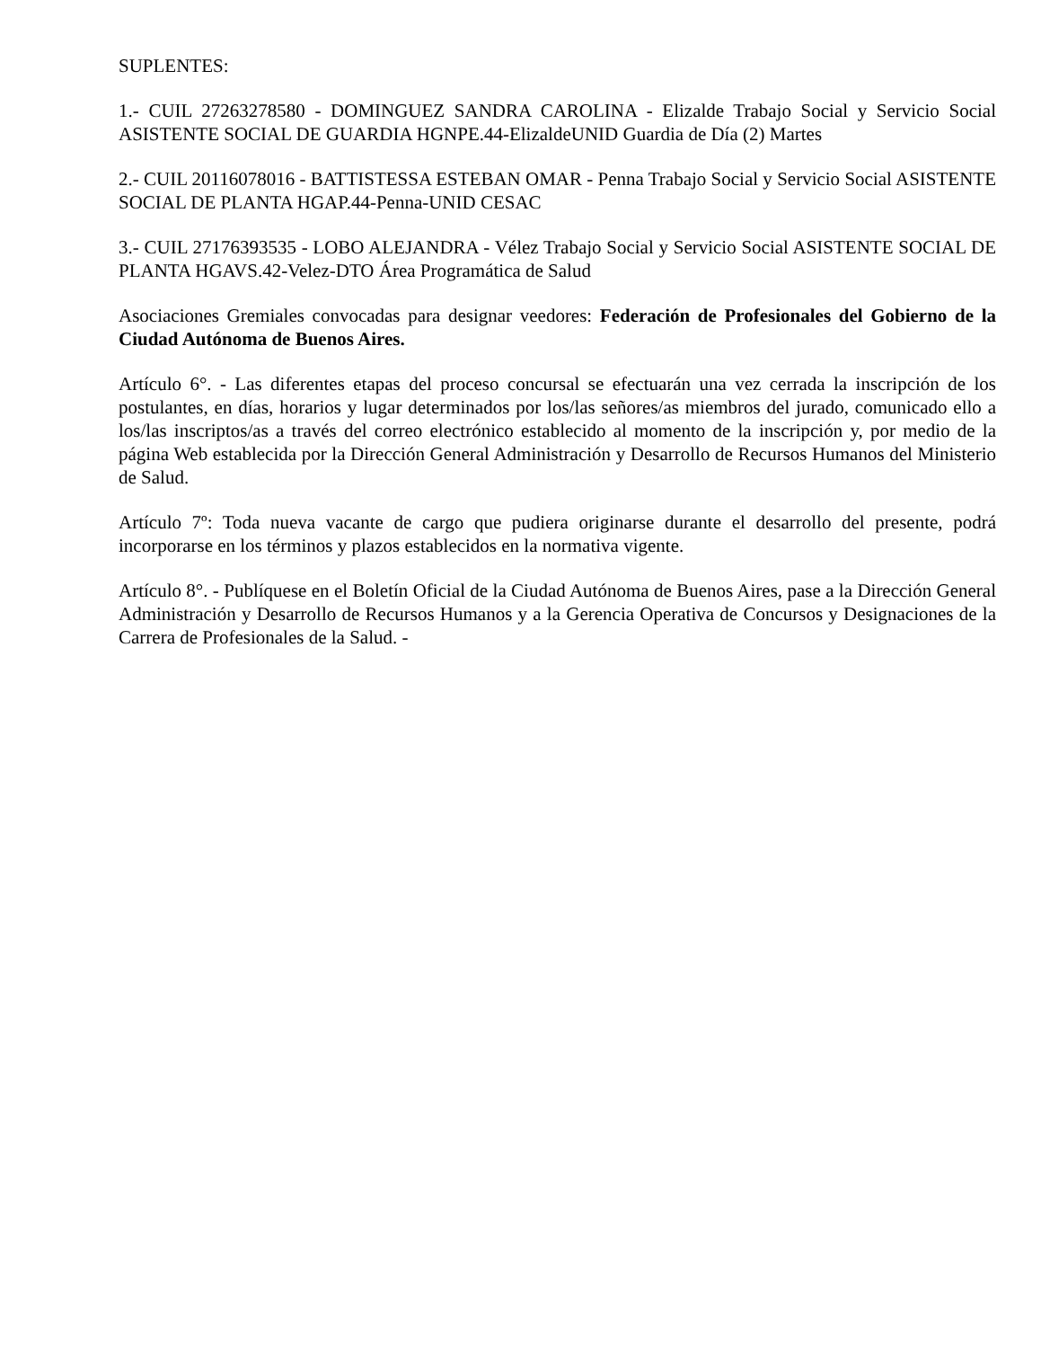SUPLENTES:
1.- CUIL 27263278580 - DOMINGUEZ SANDRA CAROLINA - Elizalde Trabajo Social y Servicio Social ASISTENTE SOCIAL DE GUARDIA HGNPE.44-ElizaldeUNID Guardia de Día (2) Martes
2.- CUIL 20116078016 - BATTISTESSA ESTEBAN OMAR - Penna Trabajo Social y Servicio Social ASISTENTE SOCIAL DE PLANTA HGAP.44-Penna-UNID CESAC
3.- CUIL 27176393535 - LOBO ALEJANDRA - Vélez Trabajo Social y Servicio Social ASISTENTE SOCIAL DE PLANTA HGAVS.42-Velez-DTO Área Programática de Salud
Asociaciones Gremiales convocadas para designar veedores: Federación de Profesionales del Gobierno de la Ciudad Autónoma de Buenos Aires.
Artículo 6°. - Las diferentes etapas del proceso concursal se efectuarán una vez cerrada la inscripción de los postulantes, en días, horarios y lugar determinados por los/las señores/as miembros del jurado, comunicado ello a los/las inscriptos/as a través del correo electrónico establecido al momento de la inscripción y, por medio de la página Web establecida por la Dirección General Administración y Desarrollo de Recursos Humanos del Ministerio de Salud.
Artículo 7º: Toda nueva vacante de cargo que pudiera originarse durante el desarrollo del presente, podrá incorporarse en los términos y plazos establecidos en la normativa vigente.
Artículo 8°. - Publíquese en el Boletín Oficial de la Ciudad Autónoma de Buenos Aires, pase a la Dirección General Administración y Desarrollo de Recursos Humanos y a la Gerencia Operativa de Concursos y Designaciones de la Carrera de Profesionales de la Salud. -